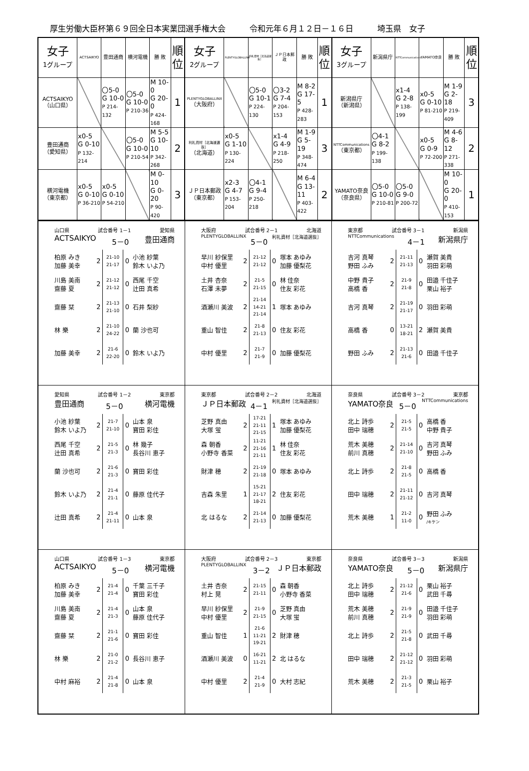厚生労働大臣杯第６９回全日本実業団選手権大会　　　令和元年６月１２日－１６日　　　埼玉県　女子
| 女子 1グループ | ACTSAIKYO | 豊田通商 | 横河電機 | 勝 敗 | 順 位 | 女子 2グループ | PLENTYGLOBALLINX | 利礼資材［北海道選抜］ | ＪＰ日本郵政 | 勝 敗 | 順 位 | 女子 3グループ | 新潟県庁 | NTTCommunications | YAMATO奈良 | 勝 敗 | 順 位 |
| --- | --- | --- | --- | --- | --- | --- | --- | --- | --- | --- | --- | --- | --- | --- | --- | --- | --- |
| ACTSAIKYO （山口県） | | 〇5-0 G 10-0 P 214-132 | 〇5-0 G 10-0 P 210-36 | M 10-0 G 20-0 P 424-168 | 1 | PLENTYGLOBALLINX （大阪府） | | 〇5-0 G 10-1 P 224-130 | 〇3-2 G 7-4 P 204-153 | M 8-2 G 17-5 P 428-283 | 1 | 新潟県庁 （新潟県） | | x1-4 G 2-8 P 138-199 | x0-5 G 0-10 P 81-210 | M 1-9 G 2-18 P 219-409 | 3 |
| 豊田通商 （愛知県） | x0-5 G 0-10 P 132-214 | | 〇5-0 G 10-0 P 210-54 | M 5-5 G 10-10 P 342-268 | 2 | 利礼資材［北海道選抜］ （北海道） | x0-5 G 1-10 P 130-224 | | x1-4 G 4-9 P 218-250 | M 1-9 G 5-19 P 348-474 | 3 | NTTCommunications （東京都） | 〇4-1 G 8-2 P 199-138 | | x0-5 G 0-9 P 72-200 | M 4-6 G 8-12 P 271-338 | 2 |
| 横河電機 （東京都） | x0-5 G 0-10 P 36-210 | x0-5 G 0-10 P 54-210 | | M 0-10 G 0-20 P 90-420 | 3 | ＪＰ日本郵政 （東京都） | x2-3 G 4-7 P 153-204 | 〇4-1 G 9-4 P 250-218 | | M 6-4 G 13-11 P 403-422 | 2 | YAMATO奈良 （奈良県） | 〇5-0 G 10-0 P 210-81 | 〇5-0 G 9-0 P 200-72 | | M 10-0 G 20-0 P 410-153 | 1 |
| 山口県 試合番号 1－1 愛知県 ACTSAIKYO 5－0 豊田通商 / 柏原 みき 加藤 美幸 / 2 / 21-10 21-17 / 0 / 小池 紗葉 鈴木 いよ乃 / / 川島 美南 齋藤 夏 / 2 / 21-12 21-12 / 0 / 西尾 千空 辻田 真希 / / 齋藤 栞 / 2 / 21-13 21-10 / 0 / 石井 梨紗 / / 林 樂 / 2 / 21-10 24-22 / 0 / 蘭 沙也可 / / 加藤 美幸 / 2 / 21-6 22-20 / 0 / 鈴木 いよ乃 / | 大阪府 試合番号 2－1 北海道 PLENTYGLOBALLINX 5－0 利礼資材［北海道選抜］ / 早川 紗保里 中村 優里 / 2 / 21-12 21-12 / 0 / 塚本 あゆみ 加藤 優梨花 / / 土井 杏奈 石澤 未夢 / 2 / 21-5 21-15 / 0 / 林 佳奈 住友 彩花 / / 酒瀬川 美波 / 2 / 21-14 14-21 21-14 / 1 / 塚本 あゆみ / / 重山 智佳 / 2 / 21-8 21-13 / 0 / 住友 彩花 / / 中村 優里 / 2 / 21-7 21-9 / 0 / 加藤 優梨花 / | 東京都 試合番号 3－1 新潟県 NTTCommunications 4－1 新潟県庁 / 吉河 真琴 野田 ふみ / 2 / 21-11 21-13 / 0 / 瀬賀 美貴 羽田 彩萌 / / 中野 貴子 高橋 香 / 2 / 21-9 21-8 / 0 / 田邉 千佳子 栗山 裕子 / / 吉河 真琴 / 2 / 21-19 21-17 / 0 / 羽田 彩萌 / / 高橋 香 / 0 / 13-21 18-21 / 2 / 瀬賀 美貴 / / 野田 ふみ / 2 / 21-13 21-6 / 0 / 田邉 千佳子 / |
| 愛知県 試合番号 1－2 東京都 豊田通商 5－0 横河電機 / 小池 紗葉 鈴木 いよ乃 / 2 / 21-7 21-10 / 0 / 山本 泉 寶田 彩佳 / / 西尾 千空 辻田 真希 / 2 / 21-5 21-3 / 0 / 林 幾子 長谷川 恵子 / / 蘭 沙也可 / 2 / 21-6 21-3 / 0 / 寶田 彩佳 / / 鈴木 いよ乃 / 2 / 21-4 21-1 / 0 / 藤原 佳代子 / / 辻田 真希 / 2 / 21-4 21-11 / 0 / 山本 泉 / | 東京都 試合番号 2－2 北海道 ＪＰ日本郵政 4－1 利礼資材［北海道選抜］ / 芝野 真由 大塚 蛍 / 2 / 17-21 21-11 21-15 / 1 / 塚本 あゆみ 加藤 優梨花 / / 森 朝香 小野寺 香菜 / 2 / 11-21 21-16 21-11 / 1 / 林 佳奈 住友 彩花 / / 財津 穂 / 2 / 21-19 21-18 / 0 / 塚本 あゆみ / / 吉森 朱里 / 1 / 15-21 21-17 18-21 / 2 / 住友 彩花 / / 北 はるな / 2 / 21-14 21-13 / 0 / 加藤 優梨花 / | 奈良県 試合番号 3－2 東京都 YAMATO奈良 5－0 NTTCommunications / 北上 詩歩 田中 瑞穂 / 2 / 21-5 21-5 / 0 / 高橋 香 中野 貴子 / / 荒木 美穂 前川 真穂 / 2 / 21-14 21-10 / 0 / 吉河 真琴 野田 ふみ / / 北上 詩歩 / 2 / 21-8 21-5 / 0 / 高橋 香 / / 田中 瑞穂 / 2 / 21-11 21-12 / 0 / 吉河 真琴 / / 荒木 美穂 / 1 / 21-2 11-0 / 0 / 野田 ふみ /キケン / |
| 山口県 試合番号 1－3 東京都 ACTSAIKYO 5－0 横河電機 / 柏原 みき 加藤 美幸 / 2 / 21-4 21-4 / 0 / 千葉 三千子 寶田 彩佳 / / 川島 美南 齋藤 夏 / 2 / 21-4 21-3 / 0 / 山本 泉 藤原 佳代子 / / 齋藤 栞 / 2 / 21-1 21-6 / 0 / 寶田 彩佳 / / 林 樂 / 2 / 21-0 21-2 / 0 / 長谷川 恵子 / / 中村 麻裕 / 2 / 21-4 21-8 / 0 / 山本 泉 / | 大阪府 試合番号 2－3 東京都 PLENTYGLOBALLINX 3－2 ＪＰ日本郵政 / 土井 杏奈 村上 晃 / 2 / 21-15 21-11 / 0 / 森 朝香 小野寺 香菜 / / 早川 紗保里 中村 優里 / 2 / 21-9 21-15 / 0 / 芝野 真由 大塚 蛍 / / 重山 智佳 / 1 / 21-6 11-21 19-21 / 2 / 財津 穂 / / 酒瀬川 美波 / 0 / 16-21 11-21 / 2 / 北 はるな / / 中村 優里 / 2 / 21-4 21-9 / 0 / 大村 志紀 / | 奈良県 試合番号 3－3 新潟県 YAMATO奈良 5－0 新潟県庁 / 北上 詩歩 田中 瑞穂 / 2 / 21-12 21-6 / 0 / 栗山 裕子 武田 千尋 / / 荒木 美穂 前川 真穂 / 2 / 21-9 21-9 / 0 / 田邉 千佳子 羽田 彩萌 / / 北上 詩歩 / 2 / 21-5 21-8 / 0 / 武田 千尋 / / 田中 瑞穂 / 2 / 21-12 21-12 / 0 / 羽田 彩萌 / / 荒木 美穂 / 2 / 21-3 21-5 / 0 / 栗山 裕子 / |